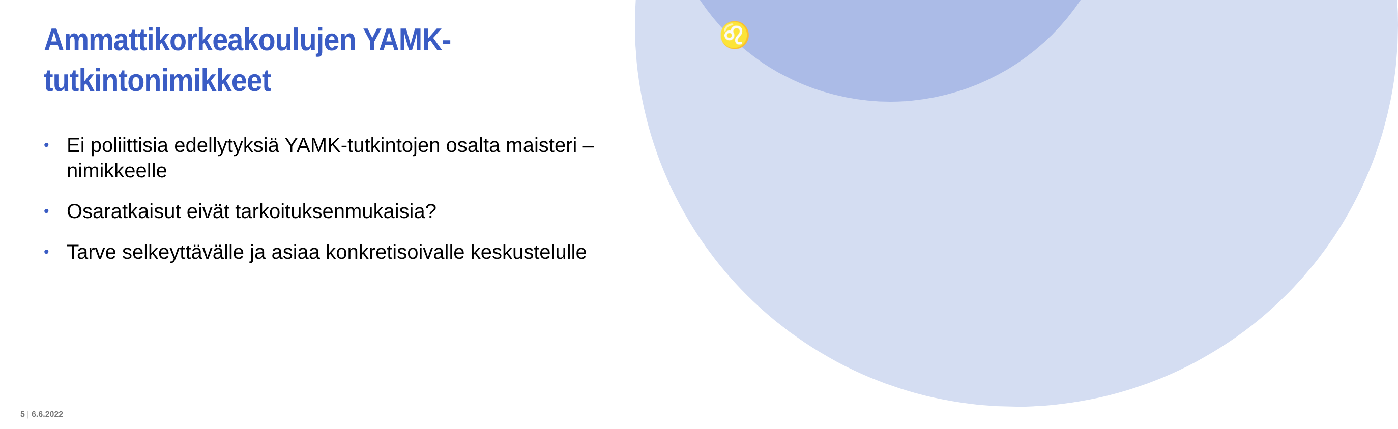♌
Ammattikorkeakoulujen YAMK-
tutkintonimikkeet
• Ei poliittisia edellytyksiä YAMK-tutkintojen osalta maisteri –nimikkeelle
• Osaratkaisut eivät tarkoituksenmukaisia?
• Tarve selkeyttävälle ja asiaa konkretisoivalle keskustelulle
5 | 6.6.2022